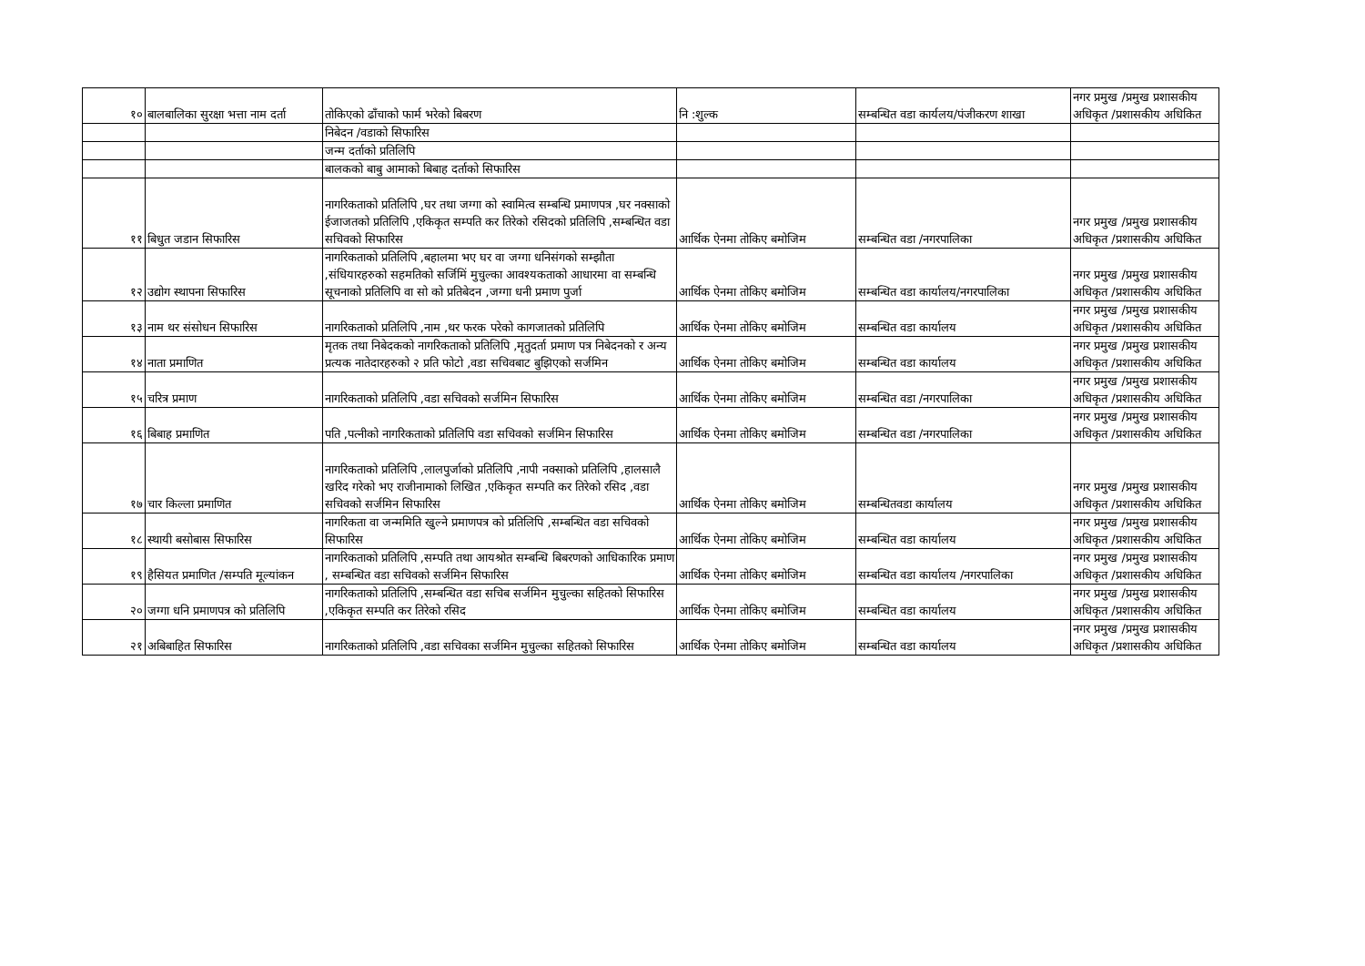| १० | बालबालिका सुरक्षा भत्ता नाम दर्ता | तोकिएको ढाँचाको फार्म भरेको बिबरण | नि :शुल्क | सम्बन्धित वडा कार्यलय/पंजीकरण शाखा | नगर प्रमुख /प्रमुख प्रशासकीय अधिकृत /प्रशासकीय अधिकित |
| | | निबेदन /वडाको सिफारिस | | | |
| | | जन्म दर्ताको प्रतिलिपि | | | |
| | | बालकको बाबु आमाको बिबाह दर्ताको सिफारिस | | | |
| ११ | बिधुत जडान सिफारिस | नागरिकताको प्रतिलिपि ,घर तथा जग्गा को स्वामित्व सम्बन्धि प्रमाणपत्र ,घर नक्साको ईजाजतको प्रतिलिपि ,एकिकृत सम्पति कर तिरेको रसिदको प्रतिलिपि ,सम्बन्धित वडा सचिवको सिफारिस | आर्थिक ऐनमा तोकिए बमोजिम | सम्बन्धित वडा /नगरपालिका | नगर प्रमुख /प्रमुख प्रशासकीय अधिकृत /प्रशासकीय अधिकित |
| १२ | उद्योग स्थापना सिफारिस | नागरिकताको प्रतिलिपि ,बहालमा भए घर वा जग्गा धनिसंगको सम्झौता ,संधियारहरुको सहमतिको सर्जिमिं मुचुल्का आवश्यकताको आधारमा वा सम्बन्धि सूचनाको प्रतिलिपि वा सो को प्रतिबेदन ,जग्गा धनी प्रमाण पुर्जा | आर्थिक ऐनमा तोकिए बमोजिम | सम्बन्धित वडा कार्यालय/नगरपालिका | नगर प्रमुख /प्रमुख प्रशासकीय अधिकृत /प्रशासकीय अधिकित |
| १३ | नाम थर संसोधन सिफारिस | नागरिकताको प्रतिलिपि ,नाम ,थर फरक परेको कागजातको प्रतिलिपि | आर्थिक ऐनमा तोकिए बमोजिम | सम्बन्धित वडा कार्यालय | नगर प्रमुख /प्रमुख प्रशासकीय अधिकृत /प्रशासकीय अधिकित |
| १४ | नाता प्रमाणित | मृतक तथा निबेदकको नागरिकताको प्रतिलिपि ,मृतुदर्ता प्रमाण पत्र निबेदनको र अन्य प्रत्यक नातेदारहरुको २ प्रति फोटो ,वडा सचिवबाट बुझिएको सर्जमिन | आर्थिक ऐनमा तोकिए बमोजिम | सम्बन्धित वडा कार्यालय | नगर प्रमुख /प्रमुख प्रशासकीय अधिकृत /प्रशासकीय अधिकित |
| १५ | चरित्र प्रमाण | नागरिकताको प्रतिलिपि ,वडा सचिवको सर्जमिन सिफारिस | आर्थिक ऐनमा तोकिए बमोजिम | सम्बन्धित वडा /नगरपालिका | नगर प्रमुख /प्रमुख प्रशासकीय अधिकृत /प्रशासकीय अधिकित |
| १६ | बिबाह प्रमाणित | पति ,पत्नीको नागरिकताको प्रतिलिपि वडा सचिवको सर्जमिन सिफारिस | आर्थिक ऐनमा तोकिए बमोजिम | सम्बन्धित वडा /नगरपालिका | नगर प्रमुख /प्रमुख प्रशासकीय अधिकृत /प्रशासकीय अधिकित |
| १७ | चार किल्ला प्रमाणित | नागरिकताको प्रतिलिपि ,लालपुर्जाको प्रतिलिपि ,नापी नक्साको प्रतिलिपि ,हालसालै खरिद गरेको भए राजीनामाको लिखित ,एकिकृत सम्पति कर तिरेको रसिद ,वडा सचिवको सर्जमिन सिफारिस | आर्थिक ऐनमा तोकिए बमोजिम | सम्बन्धितवडा कार्यालय | नगर प्रमुख /प्रमुख प्रशासकीय अधिकृत /प्रशासकीय अधिकित |
| १८ | स्थायी बसोबास सिफारिस | नागरिकता वा जन्ममिति खुल्ने प्रमाणपत्र को प्रतिलिपि ,सम्बन्धित वडा सचिवको सिफारिस | आर्थिक ऐनमा तोकिए बमोजिम | सम्बन्धित वडा कार्यालय | नगर प्रमुख /प्रमुख प्रशासकीय अधिकृत /प्रशासकीय अधिकित |
| १९ | हैसियत प्रमाणित /सम्पति मूल्यांकन | नागरिकताको प्रतिलिपि ,सम्पति तथा आयश्रोत सम्बन्धि बिबरणको आधिकारिक प्रमाण , सम्बन्धित वडा सचिवको सर्जमिन सिफारिस | आर्थिक ऐनमा तोकिए बमोजिम | सम्बन्धित वडा कार्यालय /नगरपालिका | नगर प्रमुख /प्रमुख प्रशासकीय अधिकृत /प्रशासकीय अधिकित |
| २० | जग्गा धनि प्रमाणपत्र को प्रतिलिपि | नागरिकताको प्रतिलिपि ,सम्बन्धित वडा सचिब सर्जमिन मुचुल्का सहितको सिफारिस ,एकिकृत सम्पति कर तिरेको रसिद | आर्थिक ऐनमा तोकिए बमोजिम | सम्बन्धित वडा कार्यालय | नगर प्रमुख /प्रमुख प्रशासकीय अधिकृत /प्रशासकीय अधिकित |
| २१ | अबिबाहित सिफारिस | नागरिकताको प्रतिलिपि ,वडा सचिवका सर्जमिन मुचुल्का सहितको सिफारिस | आर्थिक ऐनमा तोकिए बमोजिम | सम्बन्धित वडा कार्यालय | नगर प्रमुख /प्रमुख प्रशासकीय अधिकृत /प्रशासकीय अधिकित |